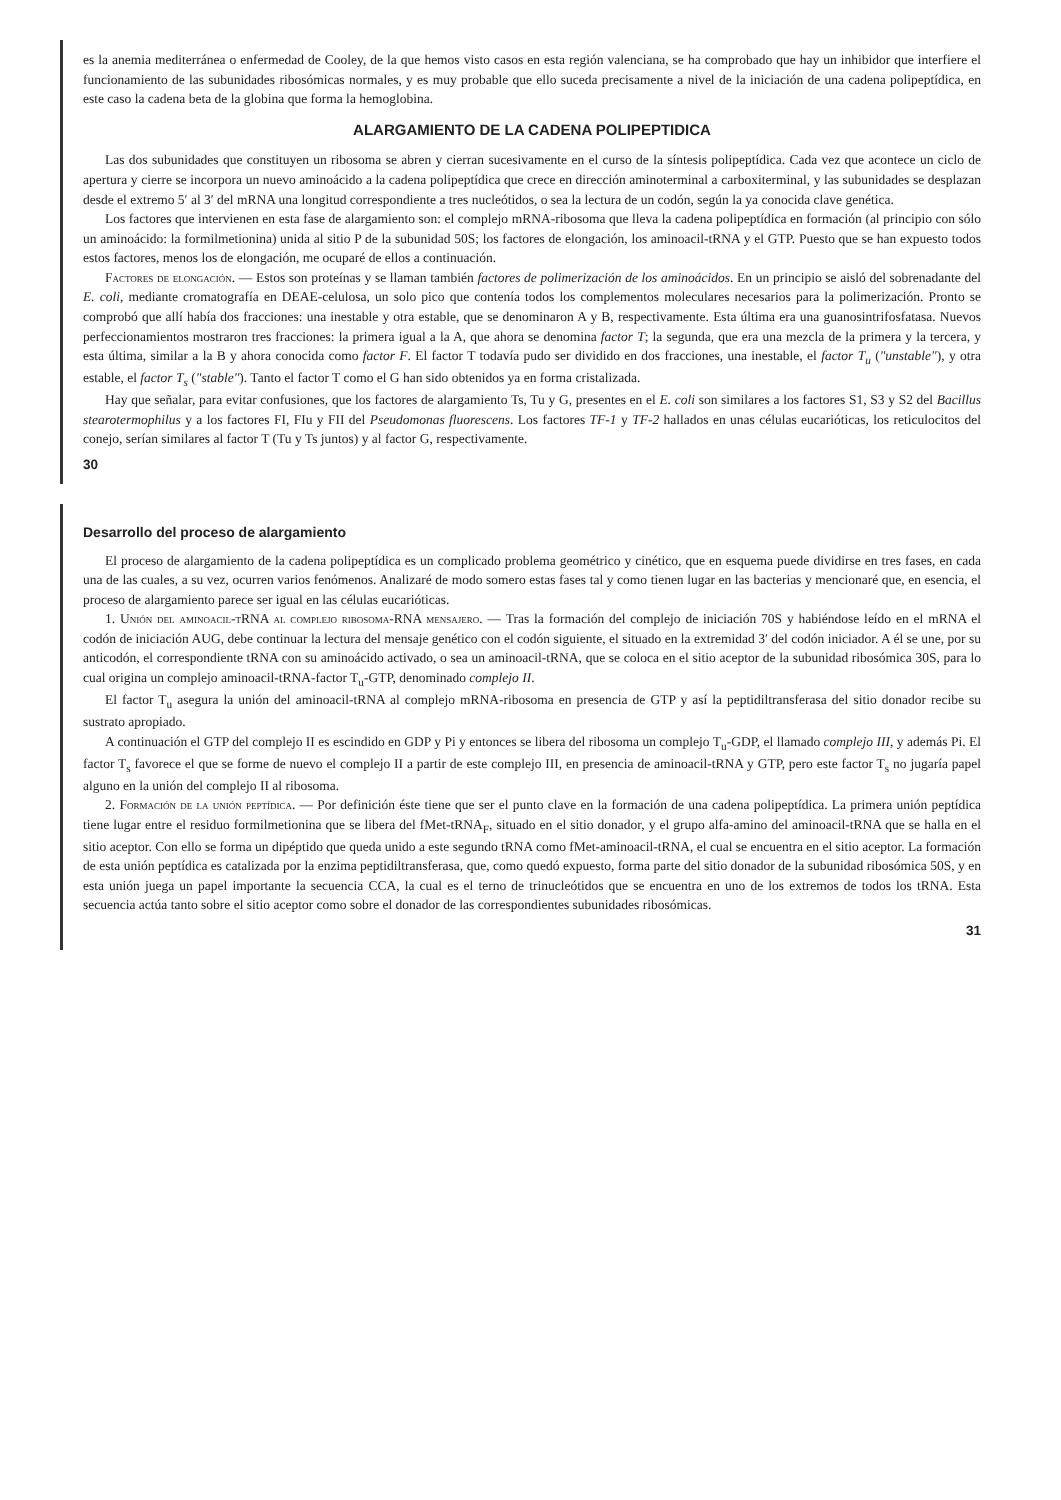es la anemia mediterránea o enfermedad de Cooley, de la que hemos visto casos en esta región valenciana, se ha comprobado que hay un inhibidor que interfiere el funcionamiento de las subunidades ribosómicas normales, y es muy probable que ello suceda precisamente a nivel de la iniciación de una cadena polipeptídica, en este caso la cadena beta de la globina que forma la hemoglobina.
ALARGAMIENTO DE LA CADENA POLIPEPTIDICA
Las dos subunidades que constituyen un ribosoma se abren y cierran sucesivamente en el curso de la síntesis polipeptídica. Cada vez que acontece un ciclo de apertura y cierre se incorpora un nuevo aminoácido a la cadena polipeptídica que crece en dirección aminoterminal a carboxiterminal, y las subunidades se desplazan desde el extremo 5′ al 3′ del mRNA una longitud correspondiente a tres nucleótidos, o sea la lectura de un codón, según la ya conocida clave genética.
Los factores que intervienen en esta fase de alargamiento son: el complejo mRNA-ribosoma que lleva la cadena polipeptídica en formación (al principio con sólo un aminoácido: la formilmetionina) unida al sitio P de la subunidad 50S; los factores de elongación, los aminoacil-tRNA y el GTP. Puesto que se han expuesto todos estos factores, menos los de elongación, me ocuparé de ellos a continuación.
Factores de elongación. — Estos son proteínas y se llaman también factores de polimerización de los aminoácidos. En un principio se aisló del sobrenadante del E. coli, mediante cromatografía en DEAE-celulosa, un solo pico que contenía todos los complementos moleculares necesarios para la polimerización. Pronto se comprobó que allí había dos fracciones: una inestable y otra estable, que se denominaron A y B, respectivamente. Esta última era una guanosintrifosfatasa. Nuevos perfeccionamientos mostraron tres fracciones: la primera igual a la A, que ahora se denomina factor T; la segunda, que era una mezcla de la primera y la tercera, y esta última, similar a la B y ahora conocida como factor F. El factor T todavía pudo ser dividido en dos fracciones, una inestable, el factor T<sub>u</sub> ("unstable"), y otra estable, el factor T<sub>s</sub> ("stable"). Tanto el factor T como el G han sido obtenidos ya en forma cristalizada.
Hay que señalar, para evitar confusiones, que los factores de alargamiento Ts, Tu y G, presentes en el E. coli son similares a los factores S1, S3 y S2 del Bacillus stearotermophilus y a los factores FI, FIu y FII del Pseudomonas fluorescens. Los factores TF-1 y TF-2 hallados en unas células eucarióticas, los reticulocitos del conejo, serían similares al factor T (Tu y Ts juntos) y al factor G, respectivamente.
30
Desarrollo del proceso de alargamiento
El proceso de alargamiento de la cadena polipeptídica es un complicado problema geométrico y cinético, que en esquema puede dividirse en tres fases, en cada una de las cuales, a su vez, ocurren varios fenómenos. Analizaré de modo somero estas fases tal y como tienen lugar en las bacterias y mencionaré que, en esencia, el proceso de alargamiento parece ser igual en las células eucarióticas.
1. Unión del aminoacil-tRNA al complejo ribosoma-RNA mensajero. — Tras la formación del complejo de iniciación 70S y habiéndose leído en el mRNA el codón de iniciación AUG, debe continuar la lectura del mensaje genético con el codón siguiente, el situado en la extremidad 3′ del codón iniciador. A él se une, por su anticodón, el correspondiente tRNA con su aminoácido activado, o sea un aminoacil-tRNA, que se coloca en el sitio aceptor de la subunidad ribosómica 30S, para lo cual origina un complejo aminoacil-tRNA-factor T<sub>u</sub>-GTP, denominado complejo II.
El factor T<sub>u</sub> asegura la unión del aminoacil-tRNA al complejo mRNA-ribosoma en presencia de GTP y así la peptidiltransferasa del sitio donador recibe su sustrato apropiado.
A continuación el GTP del complejo II es escindido en GDP y Pi y entonces se libera del ribosoma un complejo T<sub>u</sub>-GDP, el llamado complejo III, y además Pi. El factor T<sub>s</sub> favorece el que se forme de nuevo el complejo II a partir de este complejo III, en presencia de aminoacil-tRNA y GTP, pero este factor T<sub>s</sub> no jugaría papel alguno en la unión del complejo II al ribosoma.
2. Formación de la unión peptídica. — Por definición éste tiene que ser el punto clave en la formación de una cadena polipeptídica. La primera unión peptídica tiene lugar entre el residuo formilmetionina que se libera del fMet-tRNA<sub>F</sub>, situado en el sitio donador, y el grupo alfa-amino del aminoacil-tRNA que se halla en el sitio aceptor. Con ello se forma un dipéptido que queda unido a este segundo tRNA como fMet-aminoacil-tRNA, el cual se encuentra en el sitio aceptor. La formación de esta unión peptídica es catalizada por la enzima peptidiltransferasa, que, como quedó expuesto, forma parte del sitio donador de la subunidad ribosómica 50S, y en esta unión juega un papel importante la secuencia CCA, la cual es el terno de trinucleótidos que se encuentra en uno de los extremos de todos los tRNA. Esta secuencia actúa tanto sobre el sitio aceptor como sobre el donador de las correspondientes subunidades ribosómicas.
31